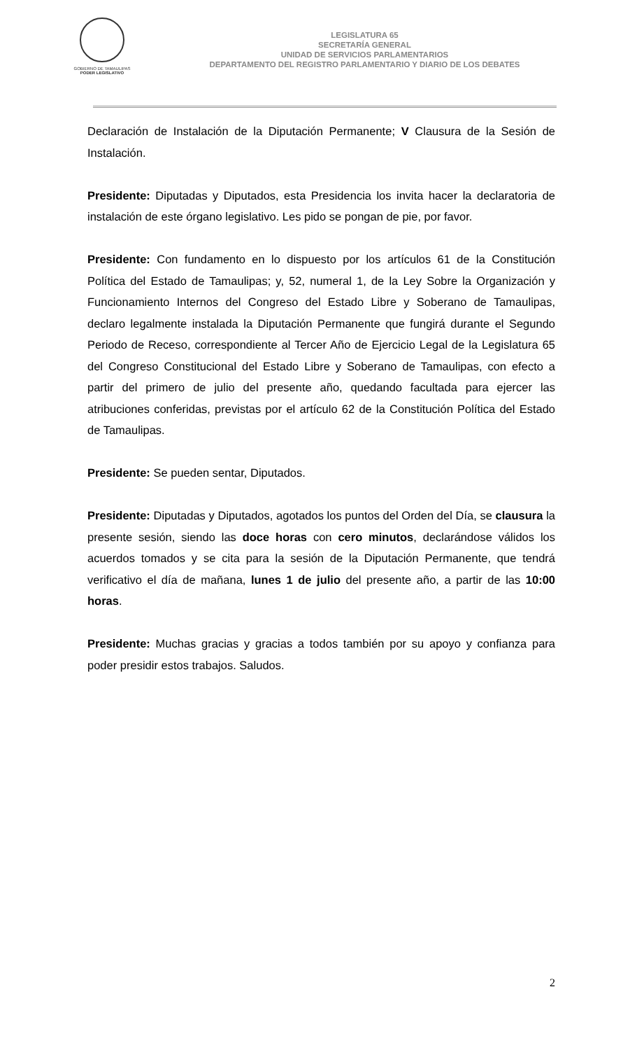GOBIERNO DE TAMAULIPAS
PODER LEGISLATIVO
LEGISLATURA 65
SECRETARÍA GENERAL
UNIDAD DE SERVICIOS PARLAMENTARIOS
DEPARTAMENTO DEL REGISTRO PARLAMENTARIO Y DIARIO DE LOS DEBATES
Declaración de Instalación de la Diputación Permanente; V Clausura de la Sesión de Instalación.
Presidente: Diputadas y Diputados, esta Presidencia los invita hacer la declaratoria de instalación de este órgano legislativo. Les pido se pongan de pie, por favor.
Presidente: Con fundamento en lo dispuesto por los artículos 61 de la Constitución Política del Estado de Tamaulipas; y, 52, numeral 1, de la Ley Sobre la Organización y Funcionamiento Internos del Congreso del Estado Libre y Soberano de Tamaulipas, declaro legalmente instalada la Diputación Permanente que fungirá durante el Segundo Periodo de Receso, correspondiente al Tercer Año de Ejercicio Legal de la Legislatura 65 del Congreso Constitucional del Estado Libre y Soberano de Tamaulipas, con efecto a partir del primero de julio del presente año, quedando facultada para ejercer las atribuciones conferidas, previstas por el artículo 62 de la Constitución Política del Estado de Tamaulipas.
Presidente: Se pueden sentar, Diputados.
Presidente: Diputadas y Diputados, agotados los puntos del Orden del Día, se clausura la presente sesión, siendo las doce horas con cero minutos, declarándose válidos los acuerdos tomados y se cita para la sesión de la Diputación Permanente, que tendrá verificativo el día de mañana, lunes 1 de julio del presente año, a partir de las 10:00 horas.
Presidente: Muchas gracias y gracias a todos también por su apoyo y confianza para poder presidir estos trabajos. Saludos.
2